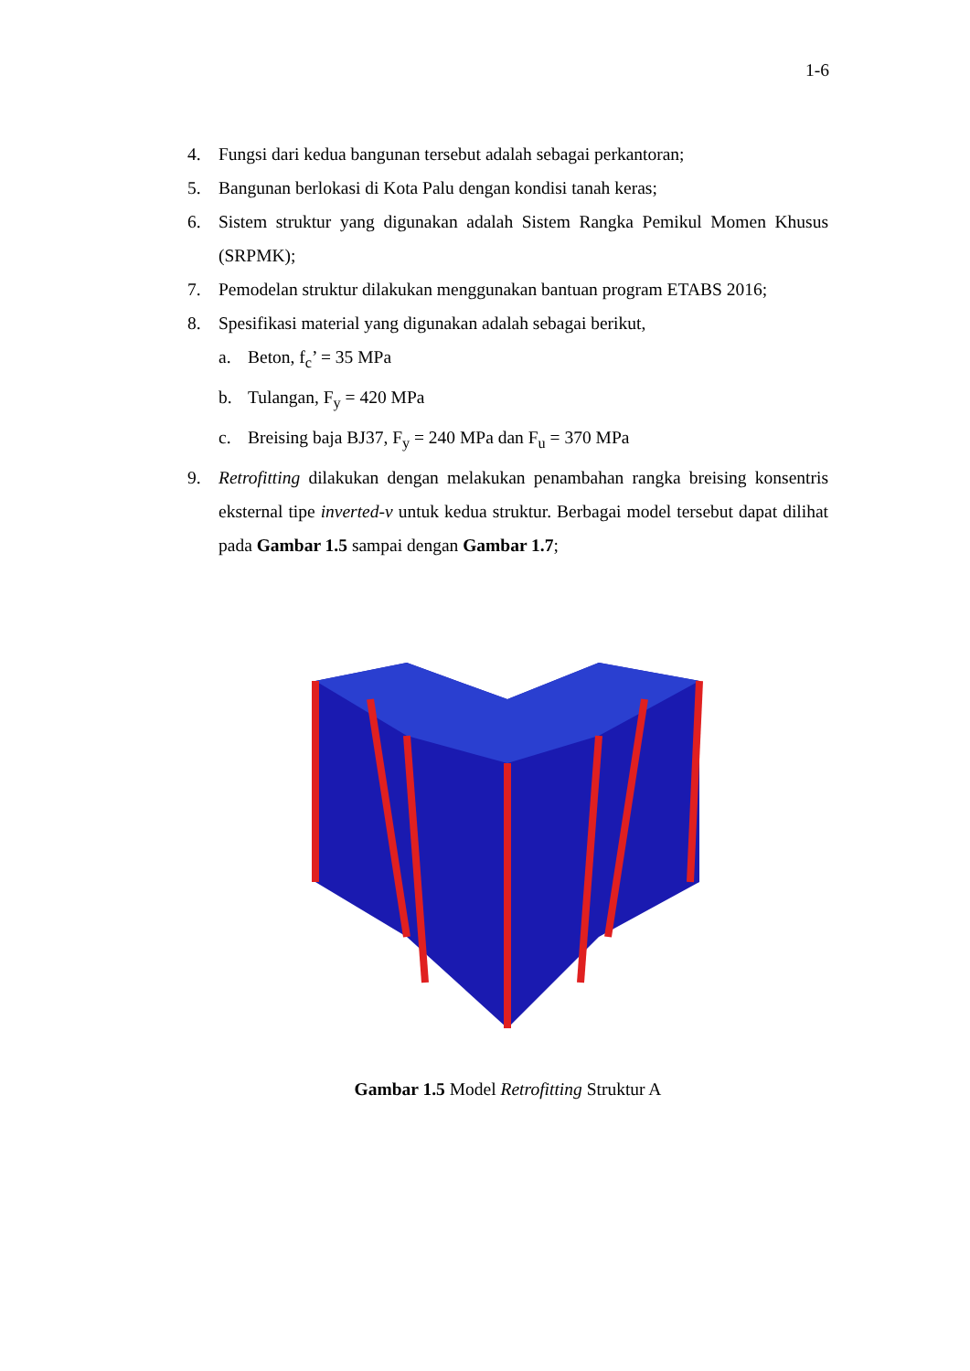1-6
4. Fungsi dari kedua bangunan tersebut adalah sebagai perkantoran;
5. Bangunan berlokasi di Kota Palu dengan kondisi tanah keras;
6. Sistem struktur yang digunakan adalah Sistem Rangka Pemikul Momen Khusus (SRPMK);
7. Pemodelan struktur dilakukan menggunakan bantuan program ETABS 2016;
8. Spesifikasi material yang digunakan adalah sebagai berikut,
a. Beton, f<sub>c</sub>’ = 35 MPa
b. Tulangan, F<sub>y</sub> = 420 MPa
c. Breising baja BJ37, F<sub>y</sub> = 240 MPa dan F<sub>u</sub> = 370 MPa
9. Retrofitting dilakukan dengan melakukan penambahan rangka breising konsentris eksternal tipe inverted-v untuk kedua struktur. Berbagai model tersebut dapat dilihat pada Gambar 1.5 sampai dengan Gambar 1.7;
Gambar 1.5 Model Retrofitting Struktur A